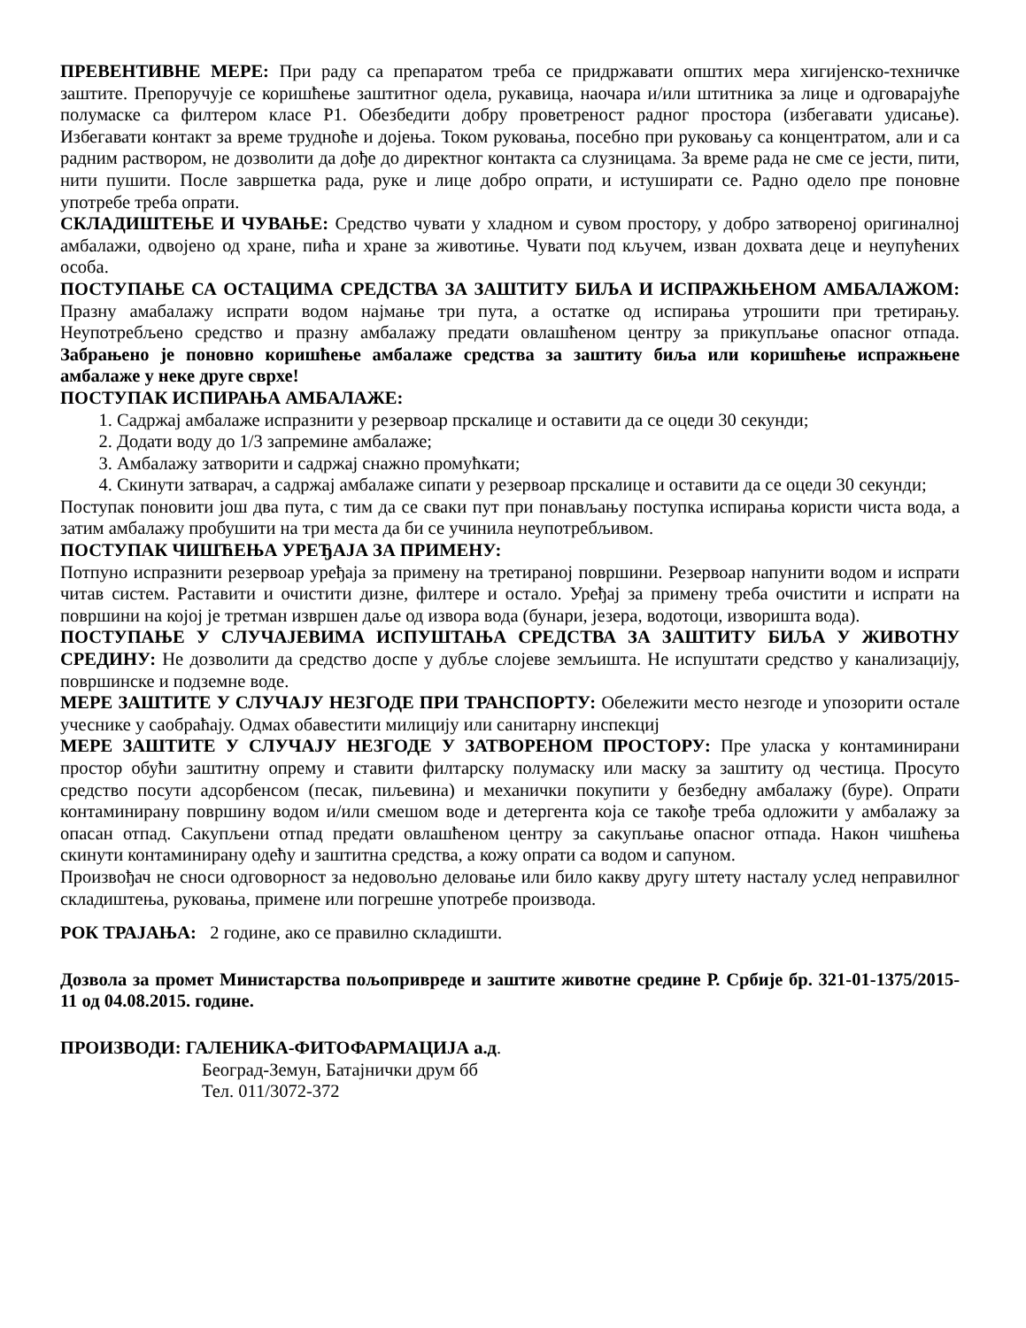ПРЕВЕНТИВНЕ МЕРЕ: При раду са препаратом треба се придржавати општих мера хигијенско-техничке заштите. Препоручује се коришћење заштитног одела, рукавица, наочара и/или штитника за лице и одговарајуће полумаске са филтером класе P1. Обезбедити добру проветреност радног простора (избегавати удисање). Избегавати контакт за време трудноће и дојења. Током руковања, посебно при руковању са концентратом, али и са радним раствором, не дозволити да дође до директног контакта са слузницама. За време рада не сме се јести, пити, нити пушити. После завршетка рада, руке и лице добро опрати, и истуширати се. Радно одело пре поновне употребе треба опрати.
СКЛАДИШТЕЊЕ И ЧУВАЊЕ: Средство чувати у хладном и сувом простору, у добро затвореној оригиналној амбалажи, одвојено од хране, пића и хране за животиње. Чувати под кључем, изван дохвата деце и неупућених особа.
ПОСТУПАЊЕ СА ОСТАЦИМА СРЕДСТВА ЗА ЗАШТИТУ БИЉА И ИСПРАЖЊЕНОМ АМБАЛАЖОМ: Празну амабалажу испрати водом најмање три пута, а остатке од испирања утрошити при третирању. Неупотребљено средство и празну амбалажу предати овлашћеном центру за прикупљање опасног отпада. Забрањено је поновно коришћење амбалаже средства за заштиту биља или коришћење испражњене амбалаже у неке друге сврхе!
ПОСТУПАК ИСПИРАЊА АМБАЛАЖЕ:
1. Садржај амбалаже испразнити у резервоар прскалице и оставити да се оцеди 30 секунди;
2. Додати воду до 1/3 запремине амбалаже;
3. Амбалажу затворити и садржај снажно промућкати;
4. Скинути затварач, а садржај амбалаже сипати у резервоар прскалице и оставити да се оцеди 30 секунди;
Поступак поновити још два пута, с тим да се сваки пут при понављању поступка испирања користи чиста вода, а затим амбалажу пробушити на три места да би се учинила неупотребљивом.
ПОСТУПАК ЧИШЋЕЊА УРЕЂАЈА ЗА ПРИМЕНУ:
Потпуно испразнити резервоар уређаја за примену на третираној површини. Резервоар напунити водом и испрати читав систем. Раставити и очистити дизне, филтере и остало. Уређај за примену треба очистити и испрати на површини на којој је третман извршен даље од извора вода (бунари, језера, водотоци, изворишта вода).
ПОСТУПАЊЕ У СЛУЧАЈЕВИМА ИСПУШТАЊА СРЕДСТВА ЗА ЗАШТИТУ БИЉА У ЖИВОТНУ СРЕДИНУ: Не дозволити да средство доспе у дубље слојеве земљишта. Не испуштати средство у канализацију, површинске и подземне воде.
МЕРЕ ЗАШТИТЕ У СЛУЧАЈУ НЕЗГОДЕ ПРИ ТРАНСПОРТУ: Обележити место незгоде и упозорити остале учеснике у саобраћају. Одмах обавестити милицију или санитарну инспекциј
МЕРЕ ЗАШТИТЕ У СЛУЧАЈУ НЕЗГОДЕ У ЗАТВОРЕНОМ ПРОСТОРУ: Пре уласка у контаминирани простор обући заштитну опрему и ставити филтарску полумаску или маску за заштиту од честица. Просуто средство посути адсорбенсом (песак, пиљевина) и механички покупити у безбедну амбалажу (буре). Опрати контаминирану површину водом и/или смешом воде и детергента која се такође треба одложити у амбалажу за опасан отпад. Сакупљени отпад предати овлашћеном центру за сакупљање опасног отпада. Након чишћења скинути контаминирану одећу и заштитна средства, а кожу опрати са водом и сапуном.
Произвођач не сноси одговорност за недовољно деловање или било какву другу штету насталу услед неправилног складиштења, руковања, примене или погрешне употребе производа.
РОК ТРАЈАЊА: 2 године, ако се правилно складишти.
Дозвола за промет Министарства пољопривреде и заштите животне средине Р. Србије бр. 321-01-1375/2015-11 од 04.08.2015. године.
ПРОИЗВОДИ: ГАЛЕНИКА-ФИТОФАРМАЦИЈА а.д.
Београд-Земун, Батајнички друм бб
Тел. 011/3072-372